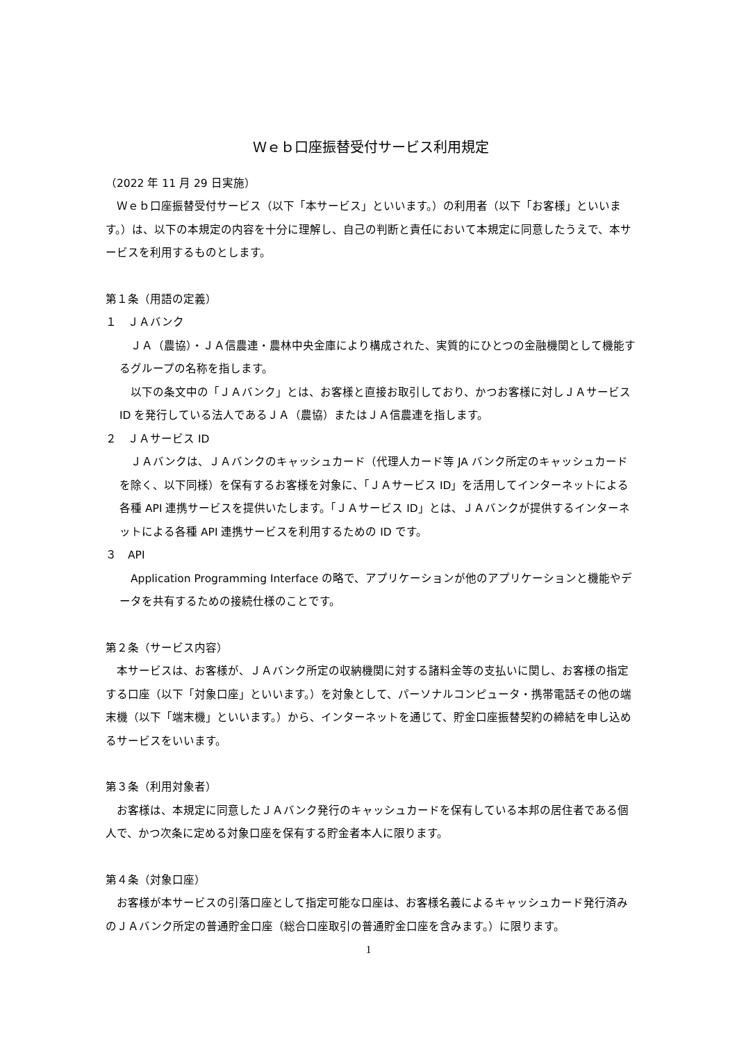Ｗｅｂ口座振替受付サービス利用規定
（2022 年 11 月 29 日実施）
　Ｗｅｂ口座振替受付サービス（以下「本サービス」といいます。）の利用者（以下「お客様」といいます。）は、以下の本規定の内容を十分に理解し、自己の判断と責任において本規定に同意したうえで、本サービスを利用するものとします。
第１条（用語の定義）
１　ＪＡバンク
　ＪＡ（農協）・ＪＡ信農連・農林中央金庫により構成された、実質的にひとつの金融機関として機能するグループの名称を指します。
　以下の条文中の「ＪＡバンク」とは、お客様と直接お取引しており、かつお客様に対しＪＡサービス ID を発行している法人であるＪＡ（農協）またはＪＡ信農連を指します。
２　ＪＡサービス ID
　ＪＡバンクは、ＪＡバンクのキャッシュカード（代理人カード等 JA バンク所定のキャッシュカードを除く、以下同様）を保有するお客様を対象に、「ＪＡサービス ID」を活用してインターネットによる各種 API 連携サービスを提供いたします。「ＪＡサービス ID」とは、ＪＡバンクが提供するインターネットによる各種 API 連携サービスを利用するための ID です。
３　API
　Application Programming Interface の略で、アプリケーションが他のアプリケーションと機能やデータを共有するための接続仕様のことです。
第２条（サービス内容）
　本サービスは、お客様が、ＪＡバンク所定の収納機関に対する諸料金等の支払いに関し、お客様の指定する口座（以下「対象口座」といいます。）を対象として、パーソナルコンピュータ・携帯電話その他の端末機（以下「端末機」といいます。）から、インターネットを通じて、貯金口座振替契約の締結を申し込めるサービスをいいます。
第３条（利用対象者）
　お客様は、本規定に同意したＪＡバンク発行のキャッシュカードを保有している本邦の居住者である個人で、かつ次条に定める対象口座を保有する貯金者本人に限ります。
第４条（対象口座）
　お客様が本サービスの引落口座として指定可能な口座は、お客様名義によるキャッシュカード発行済みのＪＡバンク所定の普通貯金口座（総合口座取引の普通貯金口座を含みます。）に限ります。
1